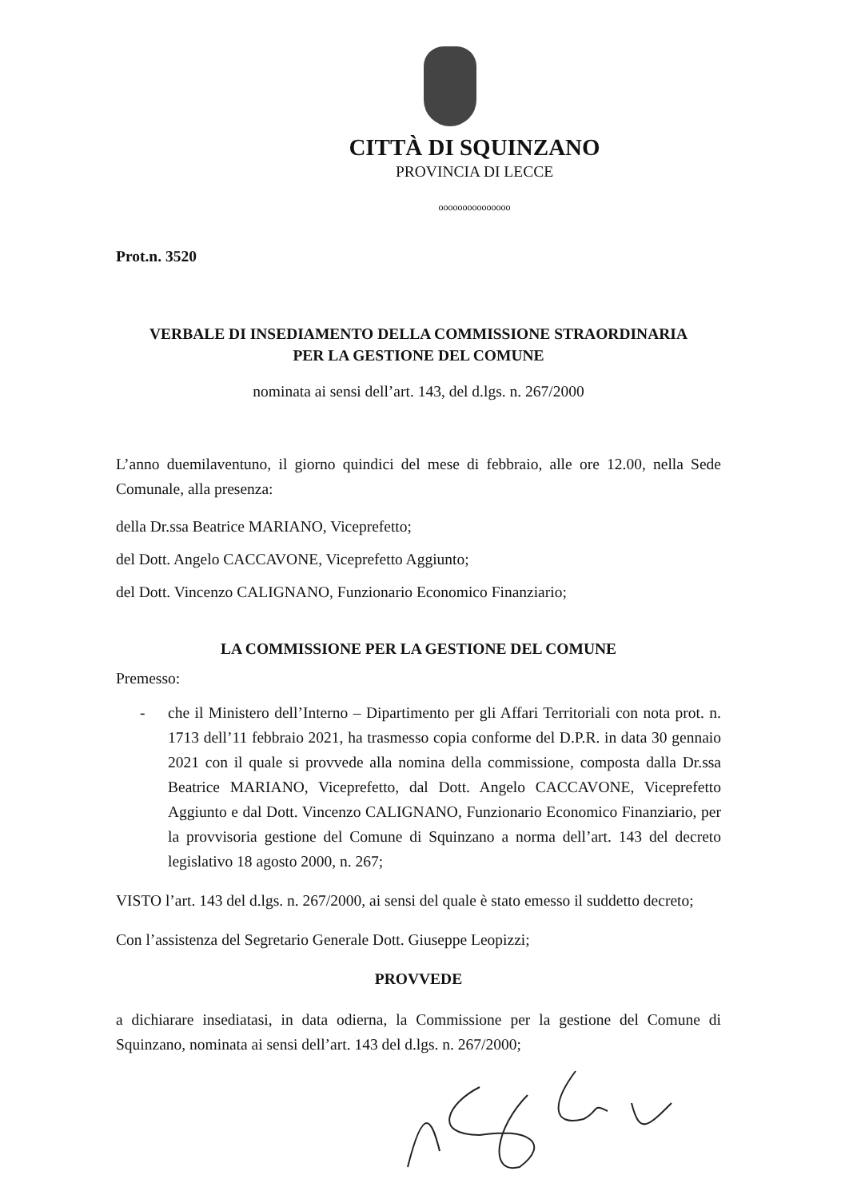CITTÀ DI SQUINZANO
PROVINCIA DI LECCE
ooooooooooooooo
Prot.n. 3520
VERBALE DI INSEDIAMENTO DELLA COMMISSIONE STRAORDINARIA
PER LA GESTIONE DEL COMUNE
nominata ai sensi dell’art. 143, del d.lgs. n. 267/2000
L’anno duemilaventuno, il giorno quindici del mese di febbraio, alle ore 12.00, nella Sede Comunale, alla presenza:
della Dr.ssa Beatrice MARIANO, Viceprefetto;
del Dott. Angelo CACCAVONE, Viceprefetto Aggiunto;
del Dott. Vincenzo CALIGNANO, Funzionario Economico Finanziario;
LA COMMISSIONE PER LA GESTIONE DEL COMUNE
Premesso:
- che il Ministero dell’Interno – Dipartimento per gli Affari Territoriali con nota prot. n. 1713 dell’11 febbraio 2021, ha trasmesso copia conforme del D.P.R. in data 30 gennaio 2021 con il quale si provvede alla nomina della commissione, composta dalla Dr.ssa Beatrice MARIANO, Viceprefetto, dal Dott. Angelo CACCAVONE, Viceprefetto Aggiunto e dal Dott. Vincenzo CALIGNANO, Funzionario Economico Finanziario, per la provvisoria gestione del Comune di Squinzano a norma dell’art. 143 del decreto legislativo 18 agosto 2000, n. 267;
VISTO l’art. 143 del d.lgs. n. 267/2000, ai sensi del quale è stato emesso il suddetto decreto;
Con l’assistenza del Segretario Generale Dott. Giuseppe Leopizzi;
PROVVEDE
a dichiarare insediatasi, in data odierna, la Commissione per la gestione del Comune di Squinzano, nominata ai sensi dell’art. 143 del d.lgs. n. 267/2000;